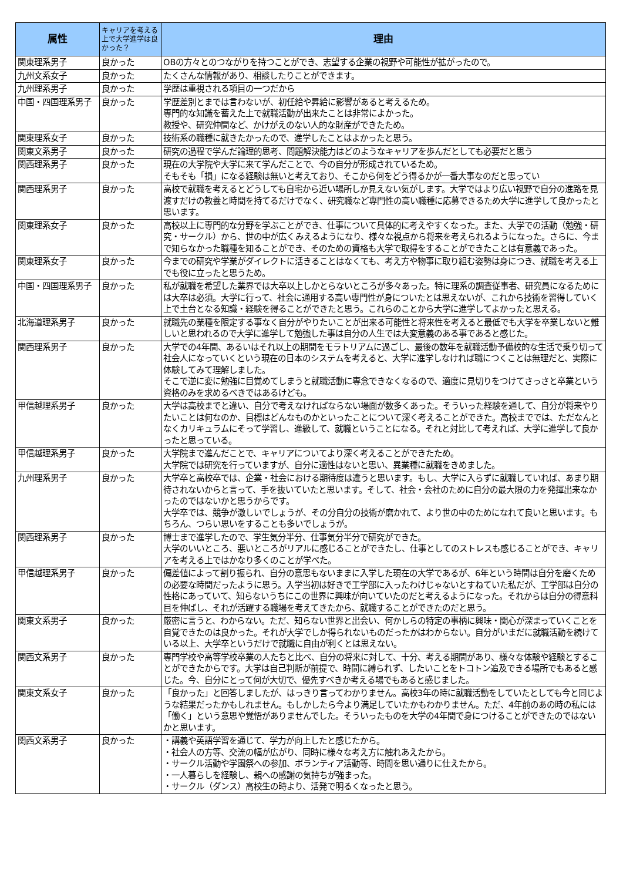| 属性 | キャリアを考える上で大学進学は良かった？ | 理由 |
| --- | --- | --- |
| 関東理系男子 | 良かった | OBの方々とのつながりを持つことができ、志望する企業の視野や可能性が拡がったので。 |
| 九州文系女子 | 良かった | たくさんな情報があり、相談したりことができます。 |
| 九州理系男子 | 良かった | 学歴は重視される項目の一つだから |
| 中国・四国理系男子 | 良かった | 学歴差別とまでは言わないが、初任給や昇給に影響があると考えるため。 専門的な知識を蓄えた上で就職活動が出来たことは非常によかった。 教授や、研究仲間など、かけがえのない人的な財産ができたため。 |
| 関東理系女子 | 良かった | 技術系の職種に就きたかったので、進学したことはよかったと思う。 |
| 関東文系男子 | 良かった | 研究の過程で学んだ論理的思考、問題解決能力はどのようなキャリアを歩んだとしても必要だと思う |
| 関西理系男子 | 良かった | 現在の大学院や大学に来て学んだことで、今の自分が形成されているため。 そもそも「損」になる経験は無いと考えており、そこから何をどう得るかが一番大事なのだと思ってい |
| 関西理系男子 | 良かった | 高校で就職を考えるとどうしても自宅から近い場所しか見えない気がします。大学ではより広い視野で自分の進路を見渡すだけの教養と時間を持てるだけでなく、研究職など専門性の高い職種に応募できるため大学に進学して良かったと思います。 |
| 関東理系女子 | 良かった | 高校以上に専門的な分野を学ぶことができ、仕事について具体的に考えやすくなった。また、大学での活動（勉強・研究・サークル）から、世の中が広くみえるようになり、様々な視点から将来を考えられるようになった。さらに、今まで知らなかった職種を知ることができ、そのための資格も大学で取得をすることができたことは有意義であった。 |
| 関東理系女子 | 良かった | 今までの研究や学業がダイレクトに活きることはなくても、考え方や物事に取り組む姿勢は身につき、就職を考える上でも役に立ったと思うため。 |
| 中国・四国理系男子 | 良かった | 私が就職を希望した業界では大卒以上しかとらないところが多々あった。特に理系の調査従事者、研究員になるためには大卒は必須。大学に行って、社会に通用する高い専門性が身についたとは思えないが、これから技術を習得していく上で土台となる知識・経験を得ることができたと思う。これらのことから大学に進学してよかったと思える。 |
| 北海道理系男子 | 良かった | 就職先の業種を限定する事なく自分がやりたいことが出来る可能性と将来性を考えると最低でも大学を卒業しないと難しいと思われるので大学に進学して勉強した事は自分の人生では大変意義のある事であると感じた。 |
| 関西理系男子 | 良かった | 大学での4年間、あるいはそれ以上の期間をモラトリアムに過ごし、最後の数年を就職活動予備校的な生活で乗り切って社会人になっていくという現在の日本のシステムを考えると、大学に進学しなければ職につくことは無理だと、実際に体験してみて理解しました。 そこで逆に変に勉強に目覚めてしまうと就職活動に専念できなくなるので、適度に見切りをつけてさっさと卒業という資格のみを求めるべきではあるけども。 |
| 甲信越理系男子 | 良かった | 大学は高校までと違い、自分で考えなければならない場面が数多くあった。そういった経験を通して、自分が将来やりたいことは何なのか、目標はどんなものかといったことについて深く考えることができた。高校まででは、ただなんとなくカリキュラムにそって学習し、進級して、就職ということになる。それと対比して考えれば、大学に進学して良かったと思っている。 |
| 甲信越理系男子 | 良かった | 大学院まで進んだことで、キャリアについてより深く考えることができたため。 大学院では研究を行っていますが、自分に適性はないと思い、異業種に就職をきめました。 |
| 九州理系男子 | 良かった | 大学卒と高校卒では、企業・社会における期待度は違うと思います。もし、大学に入らずに就職していれば、あまり期待されないからと言って、手を抜いていたと思います。そして、社会・会社のために自分の最大限の力を発揮出来なかったのではないかと思うからです。 大学卒では、競争が激しいでしょうが、その分自分の技術が磨かれて、より世の中のためになれて良いと思います。もちろん、つらい思いをすることも多いでしょうが。 |
| 関西理系男子 | 良かった | 博士まで進学したので、学生気分半分、仕事気分半分で研究ができた。 大学のいいところ、悪いところがリアルに感じることができたし、仕事としてのストレスも感じることができ、キャリアを考える上ではかなり多くのことが学べた。 |
| 甲信越理系男子 | 良かった | 偏差値によって割り振られ、自分の意思もないままに入学した現在の大学であるが、6年という時間は自分を磨くための必要な時間だったように思う。入学当初は好きで工学部に入ったわけじゃないとすねていた私だが、工学部は自分の性格にあっていて、知らないうちにこの世界に興味が向いていたのだと考えるようになった。それからは自分の得意科目を伸ばし、それが活躍する職場を考えてきたから、就職することができたのだと思う。 |
| 関東文系男子 | 良かった | 厳密に言うと、わからない。ただ、知らない世界と出会い、何かしらの特定の事柄に興味・関心が深まっていくことを自覚できたのは良かった。それが大学でしか得られないものだったかはわからない。自分がいまだに就職活動を続けている以上、大学卒というだけで就職に自由が利くとは思えない。 |
| 関西文系男子 | 良かった | 専門学校や高等学校卒業の人たちと比べ、自分の将来に対して、十分、考える期間があり、様々な体験や経験とすることができたからです。大学は自己判断が前提で、時間に縛られず、したいことをトコトン追及できる場所でもあると感じた。今、自分にとって何が大切で、優先すべきか考える場でもあると感じました。 |
| 関東文系女子 | 良かった | 「良かった」と回答しましたが、はっきり言ってわかりません。高校3年の時に就職活動をしていたとしても今と同じような結果だったかもしれません。もしかしたら今より満足していたかもわかりません。ただ、4年前のあの時の私には「働く」という意思や覚悟がありませんでした。そういったものを大学の4年間で身につけることができたのではないかと思います。 |
| 関西文系男子 | 良かった | ・講義や英語学習を通じて、学力が向上したと感じたから。 ・社会人の方等、交流の幅が広がり、同時に様々な考え方に触れあえたから。 ・サークル活動や学園祭への参加、ボランティア活動等、時間を思い通りに仕えたから。 ・一人暮らしを経験し、親への感謝の気持ちが強まった。 ・サークル（ダンス）高校生の時より、活発で明るくなったと思う。 |